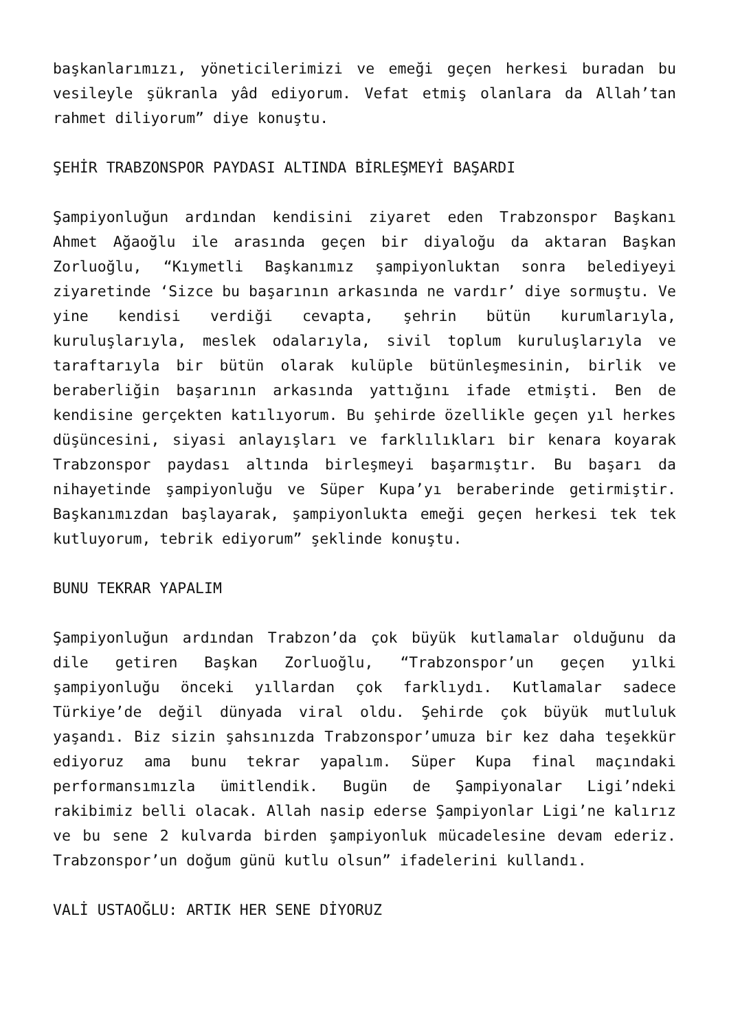başkanlarımızı, yöneticilerimizi ve emeği geçen herkesi buradan bu vesileyle şükranla yâd ediyorum. Vefat etmiş olanlara da Allah’tan rahmet diliyorum” diye konuştu.
ŞEHİR TRABZONSPOR PAYDASI ALTINDA BİRLEŞMEYİ BAŞARDI
Şampiyonluğun ardından kendisini ziyaret eden Trabzonspor Başkanı Ahmet Ağaoğlu ile arasında geçen bir diyaloğu da aktaran Başkan Zorluoğlu, “Kıymetli Başkanımız şampiyonluktan sonra belediyeyi ziyaretinde ‘Sizce bu başarının arkasında ne vardır’ diye sormuştu. Ve yine kendisi verdiği cevapta, şehrin bütün kurumlarıyla, kuruluşlarıyla, meslek odalarıyla, sivil toplum kuruluşlarıyla ve taraftarıyla bir bütün olarak kulüple bütünleşmesinin, birlik ve beraberliğin başarının arkasında yattığını ifade etmişti. Ben de kendisine gerçekten katılıyorum. Bu şehirde özellikle geçen yıl herkes düşüncesini, siyasi anlayışları ve farklılıkları bir kenara koyarak Trabzonspor paydası altında birleşmeyi başarmıştır. Bu başarı da nihayetinde şampiyonluğu ve Süper Kupa’yı beraberinde getirmiştir. Başkanımızdan başlayarak, şampiyonlukta emeği geçen herkesi tek tek kutluyorum, tebrik ediyorum” şeklinde konuştu.
BUNU TEKRAR YAPALIM
Şampiyonluğun ardından Trabzon’da çok büyük kutlamalar olduğunu da dile getiren Başkan Zorluoğlu, “Trabzonspor’un geçen yılki şampiyonluğu önceki yıllardan çok farklıydı. Kutlamalar sadece Türkiye’de değil dünyada viral oldu. Şehirde çok büyük mutluluk yaşandı. Biz sizin şahsınızda Trabzonspor’umuza bir kez daha teşekkür ediyoruz ama bunu tekrar yapalım. Süper Kupa final maçındaki performansımızla ümitlendik. Bugün de Şampiyonalar Ligi’ndeki rakibimiz belli olacak. Allah nasip ederse Şampiyonlar Ligi’ne kalırız ve bu sene 2 kulvarda birden şampiyonluk mücadelesine devam ederiz. Trabzonspor’un doğum günü kutlu olsun” ifadelerini kullandı.
VALİ USTAOĞLU: ARTIK HER SENE DİYORUZ